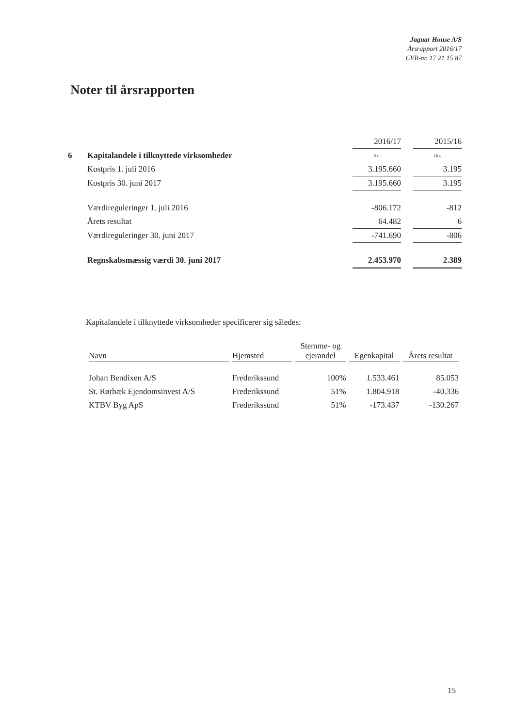Jaguar House A/S
Årsrapport 2016/17
CVR-nr. 17 21 15 87
Noter til årsrapporten
| | | 2016/17 | | 2015/16 |
| 6 | Kapitalandele i tilknyttede virksomheder | kr. | | t.kr. |
| | Kostpris 1. juli 2016 | 3.195.660 | | 3.195 |
| | Kostpris 30. juni 2017 | 3.195.660 | | 3.195 |
| | Værdireguleringer 1. juli 2016 | -806.172 | | -812 |
| | Årets resultat | 64.482 | | 6 |
| | Værdireguleringer 30. juni 2017 | -741.690 | | -806 |
| | Regnskabsmæssig værdi 30. juni 2017 | 2.453.970 | | 2.389 |
Kapitalandele i tilknyttede virksomheder specificerer sig således:
| Navn | Hjemsted | Stemme- og ejerandel | Egenkapital | Årets resultat |
| --- | --- | --- | --- | --- |
| Johan Bendixen A/S | Frederikssund | 100% | 1.533.461 | 85.053 |
| St. Rørbæk Ejendomsinvest A/S | Frederikssund | 51% | 1.804.918 | -40.336 |
| KTBV Byg ApS | Frederikssund | 51% | -173.437 | -130.267 |
15